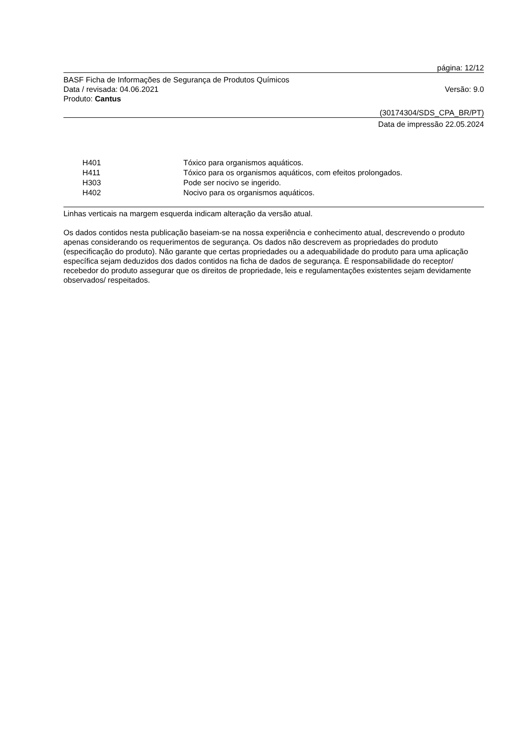página: 12/12
BASF Ficha de Informações de Segurança de Produtos Químicos
Data / revisada: 04.06.2021 Versão: 9.0
Produto: Cantus
(30174304/SDS_CPA_BR/PT)
Data de impressão 22.05.2024
| H401 | Tóxico para organismos aquáticos. |
| H411 | Tóxico para os organismos aquáticos, com efeitos prolongados. |
| H303 | Pode ser nocivo se ingerido. |
| H402 | Nocivo para os organismos aquáticos. |
Linhas verticais na margem esquerda indicam alteração da versão atual.
Os dados contidos nesta publicação baseiam-se na nossa experiência e conhecimento atual, descrevendo o produto apenas considerando os requerimentos de segurança. Os dados não descrevem as propriedades do produto (especificação do produto). Não garante que certas propriedades ou a adequabilidade do produto para uma aplicação específica sejam deduzidos dos dados contidos na ficha de dados de segurança. É responsabilidade do receptor/ recebedor do produto assegurar que os direitos de propriedade, leis e regulamentações existentes sejam devidamente observados/ respeitados.